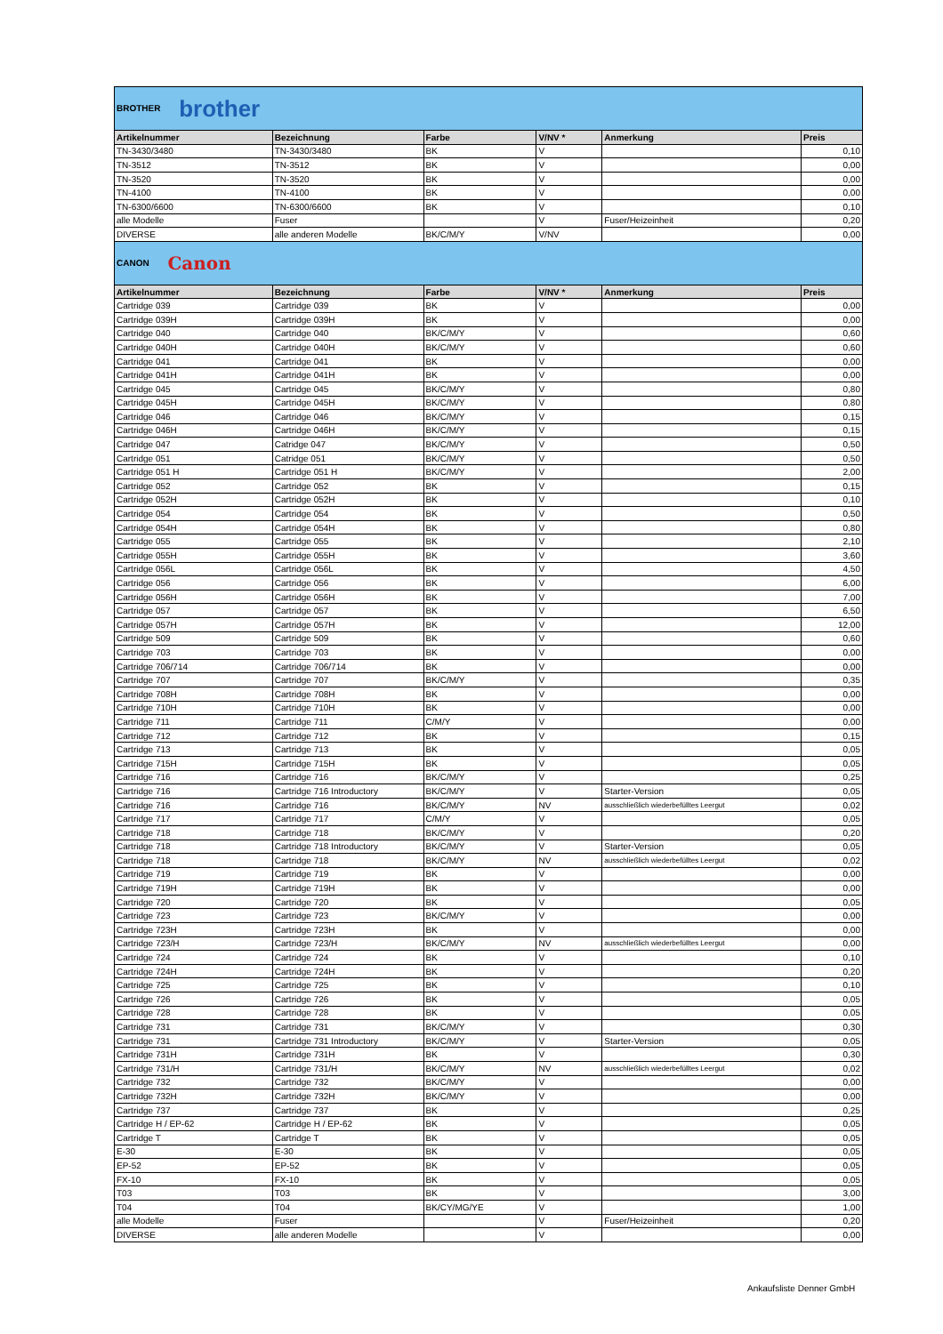| BROTHER brother | | | | | |
| Artikelnummer | Bezeichnung | Farbe | V/NV * | Anmerkung | Preis |
| TN-3430/3480 | TN-3430/3480 | BK | V | | 0,10 |
| TN-3512 | TN-3512 | BK | V | | 0,00 |
| TN-3520 | TN-3520 | BK | V | | 0,00 |
| TN-4100 | TN-4100 | BK | V | | 0,00 |
| TN-6300/6600 | TN-6300/6600 | BK | V | | 0,10 |
| alle Modelle | Fuser | | V | Fuser/Heizeinheit | 0,20 |
| DIVERSE | alle anderen Modelle | BK/C/M/Y | V/NV | | 0,00 |
| CANON Canon | | | | | |
| Artikelnummer | Bezeichnung | Farbe | V/NV * | Anmerkung | Preis |
| Cartridge 039 | Cartridge 039 | BK | V | | 0,00 |
| Cartridge 039H | Cartridge 039H | BK | V | | 0,00 |
| Cartridge 040 | Cartridge 040 | BK/C/M/Y | V | | 0,60 |
| Cartridge 040H | Cartridge 040H | BK/C/M/Y | V | | 0,60 |
| Cartridge 041 | Cartridge 041 | BK | V | | 0,00 |
| Cartridge 041H | Cartridge 041H | BK | V | | 0,00 |
| Cartridge 045 | Cartridge 045 | BK/C/M/Y | V | | 0,80 |
| Cartridge 045H | Cartridge 045H | BK/C/M/Y | V | | 0,80 |
| Cartridge 046 | Cartridge 046 | BK/C/M/Y | V | | 0,15 |
| Cartridge 046H | Cartridge 046H | BK/C/M/Y | V | | 0,15 |
| Cartridge 047 | Catridge 047 | BK/C/M/Y | V | | 0,50 |
| Cartridge 051 | Catridge 051 | BK/C/M/Y | V | | 0,50 |
| Cartridge 051 H | Cartridge 051 H | BK/C/M/Y | V | | 2,00 |
| Cartridge 052 | Cartridge 052 | BK | V | | 0,15 |
| Cartridge 052H | Cartridge 052H | BK | V | | 0,10 |
| Cartridge 054 | Cartridge 054 | BK | V | | 0,50 |
| Cartridge 054H | Cartridge 054H | BK | V | | 0,80 |
| Cartridge 055 | Cartridge 055 | BK | V | | 2,10 |
| Cartridge 055H | Cartridge 055H | BK | V | | 3,60 |
| Cartridge 056L | Cartridge 056L | BK | V | | 4,50 |
| Cartridge 056 | Cartridge 056 | BK | V | | 6,00 |
| Cartridge 056H | Cartridge 056H | BK | V | | 7,00 |
| Cartridge 057 | Cartridge 057 | BK | V | | 6,50 |
| Cartridge 057H | Cartridge 057H | BK | V | | 12,00 |
| Cartridge 509 | Cartridge 509 | BK | V | | 0,60 |
| Cartridge 703 | Cartridge 703 | BK | V | | 0,00 |
| Cartridge 706/714 | Cartridge 706/714 | BK | V | | 0,00 |
| Cartridge 707 | Cartridge 707 | BK/C/M/Y | V | | 0,35 |
| Cartridge 708H | Cartridge 708H | BK | V | | 0,00 |
| Cartridge 710H | Cartridge 710H | BK | V | | 0,00 |
| Cartridge 711 | Cartridge 711 | C/M/Y | V | | 0,00 |
| Cartridge 712 | Cartridge 712 | BK | V | | 0,15 |
| Cartridge 713 | Cartridge 713 | BK | V | | 0,05 |
| Cartridge 715H | Cartridge 715H | BK | V | | 0,05 |
| Cartridge 716 | Cartridge 716 | BK/C/M/Y | V | | 0,25 |
| Cartridge 716 | Cartridge 716 Introductory | BK/C/M/Y | V | Starter-Version | 0,05 |
| Cartridge 716 | Cartridge 716 | BK/C/M/Y | NV | ausschließlich wiederbefülltes Leergut | 0,02 |
| Cartridge 717 | Cartridge 717 | C/M/Y | V | | 0,05 |
| Cartridge 718 | Cartridge 718 | BK/C/M/Y | V | | 0,20 |
| Cartridge 718 | Cartridge 718 Introductory | BK/C/M/Y | V | Starter-Version | 0,05 |
| Cartridge 718 | Cartridge 718 | BK/C/M/Y | NV | ausschließlich wiederbefülltes Leergut | 0,02 |
| Cartridge 719 | Cartridge 719 | BK | V | | 0,00 |
| Cartridge 719H | Cartridge 719H | BK | V | | 0,00 |
| Cartridge 720 | Cartridge 720 | BK | V | | 0,05 |
| Cartridge 723 | Cartridge 723 | BK/C/M/Y | V | | 0,00 |
| Cartridge 723H | Cartridge 723H | BK | V | | 0,00 |
| Cartridge 723/H | Cartridge 723/H | BK/C/M/Y | NV | ausschließlich wiederbefülltes Leergut | 0,00 |
| Cartridge 724 | Cartridge 724 | BK | V | | 0,10 |
| Cartridge 724H | Cartridge 724H | BK | V | | 0,20 |
| Cartridge 725 | Cartridge 725 | BK | V | | 0,10 |
| Cartridge 726 | Cartridge 726 | BK | V | | 0,05 |
| Cartridge 728 | Cartridge 728 | BK | V | | 0,05 |
| Cartridge 731 | Cartridge 731 | BK/C/M/Y | V | | 0,30 |
| Cartridge 731 | Cartridge 731 Introductory | BK/C/M/Y | V | Starter-Version | 0,05 |
| Cartridge 731H | Cartridge 731H | BK | V | | 0,30 |
| Cartridge 731/H | Cartridge 731/H | BK/C/M/Y | NV | ausschließlich wiederbefülltes Leergut | 0,02 |
| Cartridge 732 | Cartridge 732 | BK/C/M/Y | V | | 0,00 |
| Cartridge 732H | Cartridge 732H | BK/C/M/Y | V | | 0,00 |
| Cartridge 737 | Cartridge 737 | BK | V | | 0,25 |
| Cartridge H / EP-62 | Cartridge H / EP-62 | BK | V | | 0,05 |
| Cartridge T | Cartridge T | BK | V | | 0,05 |
| E-30 | E-30 | BK | V | | 0,05 |
| EP-52 | EP-52 | BK | V | | 0,05 |
| FX-10 | FX-10 | BK | V | | 0,05 |
| T03 | T03 | BK | V | | 3,00 |
| T04 | T04 | BK/CY/MG/YE | V | | 1,00 |
| alle Modelle | Fuser | | V | Fuser/Heizeinheit | 0,20 |
| DIVERSE | alle anderen Modelle | | V | | 0,00 |
Ankaufsliste Denner GmbH